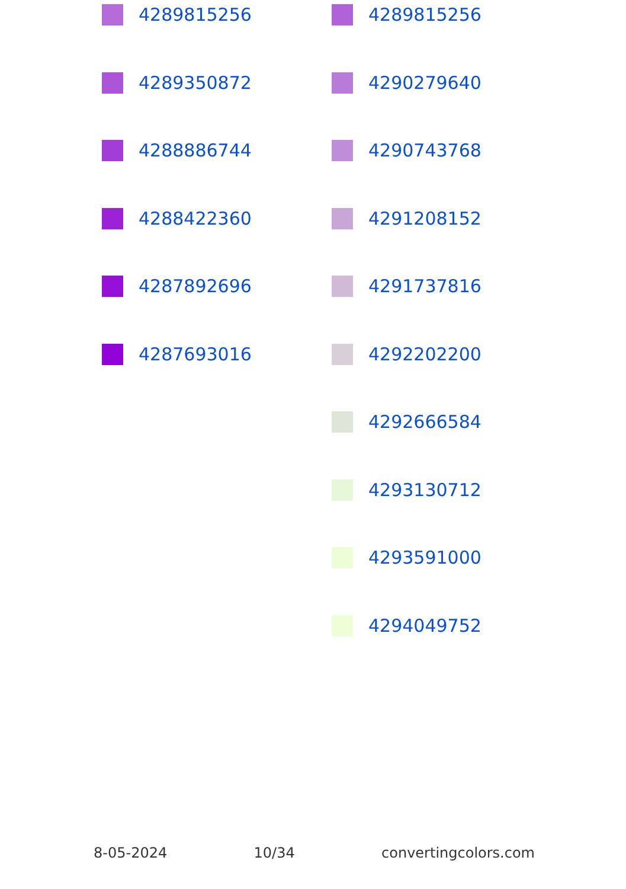4289815256
4289350872
4288886744
4288422360
4287892696
4287693016
4289815256
4290279640
4290743768
4291208152
4291737816
4292202200
4292666584
4293130712
4293591000
4294049752
8-05-2024 10/34 convertingcolors.com